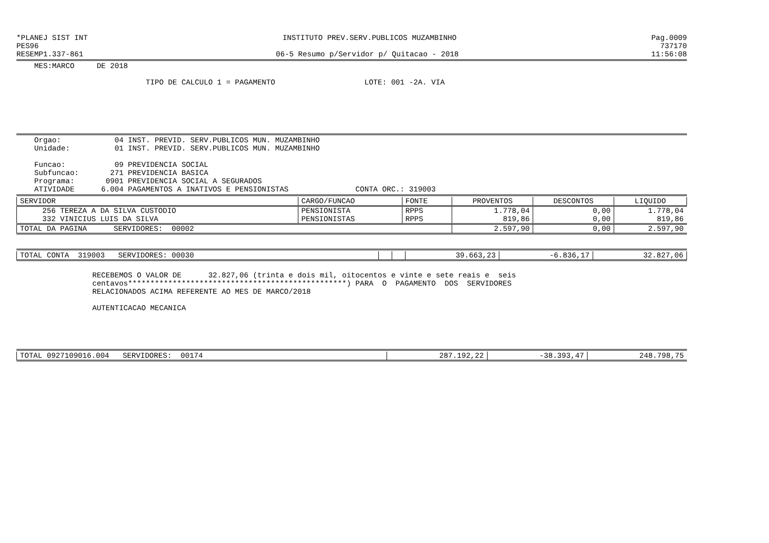*PLANEJ SIST INT INSTITUTO PREV.SERV.PUBLICOS MUZAMBINHO Pag.0009
PES96 737170
RESEMP1.337-861 06-5 Resumo p/Servidor p/ Quitacao - 2018 11:56:08
MES:MARCO DE 2018
TIPO DE CALCULO 1 = PAGAMENTO LOTE: 001 -2A. VIA
Orgao: 04 INST. PREVID. SERV.PUBLICOS MUN. MUZAMBINHO Unidade: 01 INST. PREVID. SERV.PUBLICOS MUN. MUZAMBINHO Funcao: 09 PREVIDENCIA SOCIAL Subfuncao: 271 PREVIDENCIA BASICA Programa: 0901 PREVIDENCIA SOCIAL A SEGURADOS ATIVIDADE 6.004 PAGAMENTOS A INATIVOS E PENSIONISTAS CONTA ORC.: 319003
| SERVIDOR | CARGO/FUNCAO | FONTE | PROVENTOS | DESCONTOS | LIQUIDO |
| --- | --- | --- | --- | --- | --- |
| 256 TEREZA A DA SILVA CUSTODIO | PENSIONISTA | RPPS | 1.778,04 | 0,00 | 1.778,04 |
| 332 VINICIUS LUIS DA SILVA | PENSIONISTAS | RPPS | 819,86 | 0,00 | 819,86 |
| TOTAL DA PAGINA SERVIDORES: 00002 | | | 2.597,90 | 0,00 | 2.597,90 |
| TOTAL CONTA 319003 SERVIDORES: 00030 | | | 39.663,23 | -6.836,17 | 32.827,06 |
RECEBEMOS O VALOR DE 32.827,06 (trinta e dois mil, oitocentos e vinte e sete reais e seis centavos*************************************************) PARA O PAGAMENTO DOS SERVIDORES RELACIONADOS ACIMA REFERENTE AO MES DE MARCO/2018 AUTENTICACAO MECANICA
| TOTAL 0927109016.004 SERVIDORES: 00174 | 287.192,22 | -38.393,47 | 248.798,75 |